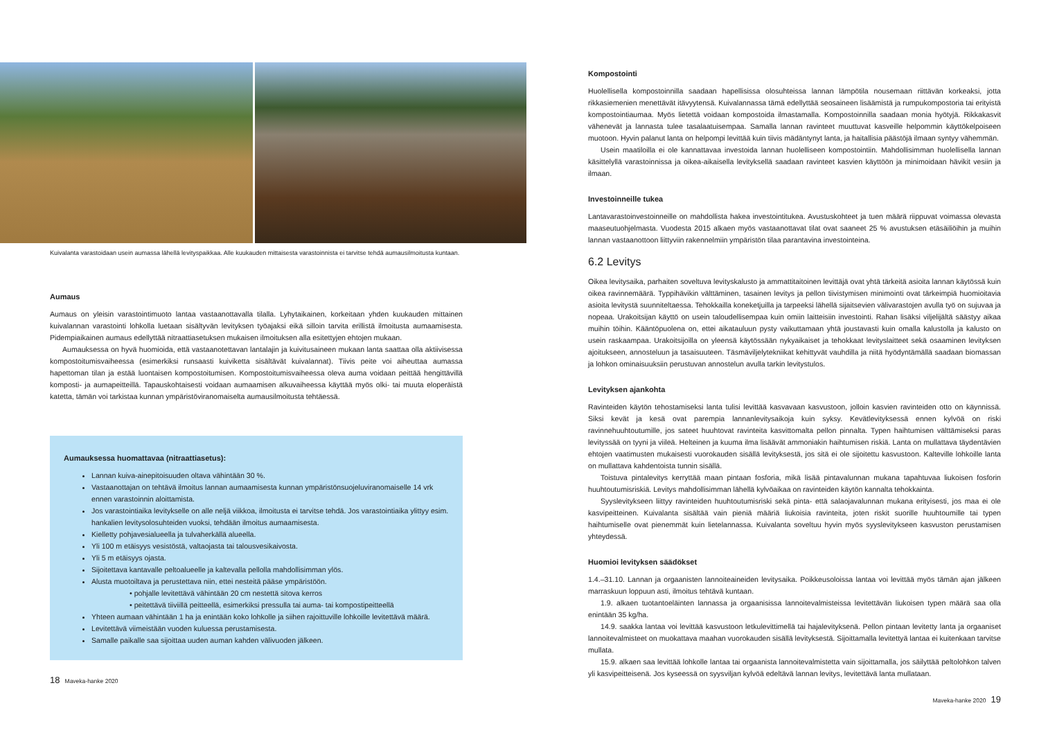Kuivalanta varastoidaan usein aumassa lähellä levityspaikkaa. Alle kuukauden mittaisesta varastoinnista ei tarvitse tehdä aumausilmoitusta kuntaan.
Aumaus
Aumaus on yleisin varastointimuoto lantaa vastaanottavalla tilalla. Lyhytaikainen, korkeitaan yhden kuukauden mittainen kuivalannan varastointi lohkolla luetaan sisältyvän levityksen työajaksi eikä silloin tarvita erillistä ilmoitusta aumaamisesta. Pidempiaikainen aumaus edellyttää nitraattiasetuksen mukaisen ilmoituksen alla esitettyjen ehtojen mukaan.
Aumauksessa on hyvä huomioida, että vastaanotettavan lantalajin ja kuivitusaineen mukaan lanta saattaa olla aktiivisessa kompostoitumisvaiheessa (esimerkiksi runsaasti kuiviketta sisältävät kuivalannat). Tiivis peite voi aiheuttaa aumassa hapettoman tilan ja estää luontaisen kompostoitumisen. Kompostoitumisvaiheessa oleva auma voidaan peittää hengittävillä komposti- ja aumapeitteillä. Tapauskohtaisesti voidaan aumaamisen alkuvaiheessa käyttää myös olki- tai muuta eloperäistä katetta, tämän voi tarkistaa kunnan ympäristöviranomaiselta aumausilmoitusta tehtäessä.
Aumauksessa huomattavaa (nitraattiasetus):
Lannan kuiva-ainepitoisuuden oltava vähintään 30 %.
Vastaanottajan on tehtävä ilmoitus lannan aumaamisesta kunnan ympäristönsuojeluviranomaiselle 14 vrk ennen varastoinnin aloittamista.
Jos varastointiaika levitykselle on alle neljä viikkoa, ilmoitusta ei tarvitse tehdä. Jos varastointiaika ylittyy esim. hankalien levitysolosuhteiden vuoksi, tehdään ilmoitus aumaamisesta.
Kielletty pohjavesialueella ja tulvaherkällä alueella.
Yli 100 m etäisyys vesistöstä, valtaojasta tai talousvesikaivosta.
Yli 5 m etäisyys ojasta.
Sijoitettava kantavalle peltoalueelle ja kaltevalla pellolla mahdollisimman ylös.
Alusta muotoiltava ja perustettava niin, ettei nesteitä pääse ympäristöön.
• pohjalle levitettävä vähintään 20 cm nestettä sitova kerros
• peitettävä tiiviillä peitteellä, esimerkiksi pressulla tai auma- tai kompostipeitteellä
Yhteen aumaan vähintään 1 ha ja enintään koko lohkolle ja siihen rajoittuville lohkoille levitettävä määrä.
Levitettävä viimeistään vuoden kuluessa perustamisesta.
Samalle paikalle saa sijoittaa uuden auman kahden välivuoden jälkeen.
18 Maveka-hanke 2020
Kompostointi
Huolellisella kompostoinnilla saadaan hapellisissa olosuhteissa lannan lämpötila nousemaan riittävän korkeaksi, jotta rikkasiemenien menettävät itävyytensä. Kuivalannassa tämä edellyttää seosaineen lisäämistä ja rumpukompostoria tai erityistä kompostointiaumaa. Myös lietettä voidaan kompostoida ilmastamalla. Kompostoinnilla saadaan monia hyötyjä. Rikkakasvit vähenevät ja lannasta tulee tasalaatuisempaa. Samalla lannan ravinteet muuttuvat kasveille helpommin käyttökelpoiseen muotoon. Hyvin palanut lanta on helpompi levittää kuin tiivis mädäntynyt lanta, ja haitallisia päästöjä ilmaan syntyy vähemmän.
Usein maatiloilla ei ole kannattavaa investoida lannan huolelliseen kompostointiin. Mahdollisimman huolellisella lannan käsittelyllä varastoinnissa ja oikea-aikaisella levityksellä saadaan ravinteet kasvien käyttöön ja minimoidaan hävikit vesiin ja ilmaan.
Investoinneille tukea
Lantavarastoinvestoinneille on mahdollista hakea investointitukea. Avustuskohteet ja tuen määrä riippuvat voimassa olevasta maaseutuohjelmasta. Vuodesta 2015 alkaen myös vastaanottavat tilat ovat saaneet 25 % avustuksen etäsäiliöihin ja muihin lannan vastaanottoon liittyviin rakennelmiin ympäristön tilaa parantavina investointeina.
6.2 Levitys
Oikea levitysaika, parhaiten soveltuva levityskalusto ja ammattitaitoinen levittäjä ovat yhtä tärkeitä asioita lannan käytössä kuin oikea ravinnemäärä. Typpihävikin välttäminen, tasainen levitys ja pellon tiivistymisen minimointi ovat tärkeimpiä huomioitavia asioita levitystä suunniteltaessa. Tehokkailla koneketjuilla ja tarpeeksi lähellä sijaitsevien välivarastojen avulla työ on sujuvaa ja nopeaa. Urakoitsijan käyttö on usein taloudellisempaa kuin omiin laitteisiin investointi. Rahan lisäksi viljelijältä säästyy aikaa muihin töihin. Kääntöpuolena on, ettei aikatauluun pysty vaikuttamaan yhtä joustavasti kuin omalla kalustolla ja kalusto on usein raskaampaa. Urakoitsijoilla on yleensä käytössään nykyaikaiset ja tehokkaat levityslaitteet sekä osaaminen levityksen ajoitukseen, annosteluun ja tasaisuuteen. Täsmäviljelytekniikat kehittyvät vauhdilla ja niitä hyödyntämällä saadaan biomassan ja lohkon ominaisuuksiin perustuvan annostelun avulla tarkin levitystulos.
Levityksen ajankohta
Ravinteiden käytön tehostamiseksi lanta tulisi levittää kasvavaan kasvustoon, jolloin kasvien ravinteiden otto on käynnissä. Siksi kevät ja kesä ovat parempia lannanlevitysaikoja kuin syksy. Kevätlevityksessä ennen kylvöä on riski ravinnehuuhtoutumille, jos sateet huuhtovat ravinteita kasvittomalta pellon pinnalta. Typen haihtumisen välttämiseksi paras levityssää on tyyni ja viileä. Helteinen ja kuuma ilma lisäävät ammoniakin haihtumisen riskiä. Lanta on mullattava täydentävien ehtojen vaatimusten mukaisesti vuorokauden sisällä levityksestä, jos sitä ei ole sijoitettu kasvustoon. Kalteville lohkoille lanta on mullattava kahdentoista tunnin sisällä.
Toistuva pintalevitys kerryttää maan pintaan fosforia, mikä lisää pintavalunnan mukana tapahtuvaa liukoisen fosforin huuhtoutumisriskiä. Levitys mahdollisimman lähellä kylvöaikaa on ravinteiden käytön kannalta tehokkainta.
Syyslevitykseen liittyy ravinteiden huuhtoutumisriski sekä pinta- että salaojavalunnan mukana erityisesti, jos maa ei ole kasvipeitteinen. Kuivalanta sisältää vain pieniä määriä liukoisia ravinteita, joten riskit suorille huuhtoumille tai typen haihtumiselle ovat pienemmät kuin lietelannassa. Kuivalanta soveltuu hyvin myös syyslevitykseen kasvuston perustamisen yhteydessä.
Huomioi levityksen säädökset
1.4.–31.10. Lannan ja orgaanisten lannoiteaineiden levitysaika. Poikkeusoloissa lantaa voi levittää myös tämän ajan jälkeen marraskuun loppuun asti, ilmoitus tehtävä kuntaan.
1.9. alkaen tuotantoeläinten lannassa ja orgaanisissa lannoitevalmisteissa levitettävän liukoisen typen määrä saa olla enintään 35 kg/ha.
14.9. saakka lantaa voi levittää kasvustoon letkulevittimellä tai hajalevityksenä. Pellon pintaan levitetty lanta ja orgaaniset lannoitevalmisteet on muokattava maahan vuorokauden sisällä levityksestä. Sijoittamalla levitettyä lantaa ei kuitenkaan tarvitse mullata.
15.9. alkaen saa levittää lohkolle lantaa tai orgaanista lannoitevalmistetta vain sijoittamalla, jos säilyttää peltolohkon talven yli kasvipeitteisenä. Jos kyseessä on syysviljan kylvöä edeltävä lannan levitys, levitettävä lanta mullataan.
Maveka-hanke 2020 19